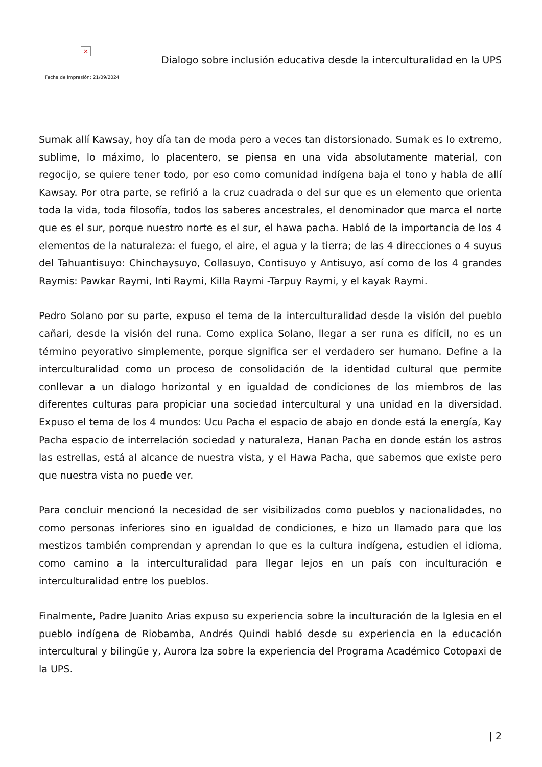×
Dialogo sobre inclusión educativa desde la interculturalidad en la UPS
Fecha de impresión: 21/09/2024
Sumak allí Kawsay, hoy día tan de moda pero a veces tan distorsionado. Sumak es lo extremo, sublime, lo máximo, lo placentero, se piensa en una vida absolutamente material, con regocijo, se quiere tener todo, por eso como comunidad indígena baja el tono y habla de allí Kawsay. Por otra parte, se refirió a la cruz cuadrada o del sur que es un elemento que orienta toda la vida, toda filosofía, todos los saberes ancestrales, el denominador que marca el norte que es el sur, porque nuestro norte es el sur, el hawa pacha. Habló de la importancia de los 4 elementos de la naturaleza: el fuego, el aire, el agua y la tierra; de las 4 direcciones o 4 suyus del Tahuantisuyo: Chinchaysuyo, Collasuyo, Contisuyo y Antisuyo, así como de los 4 grandes Raymis: Pawkar Raymi, Inti Raymi, Killa Raymi -Tarpuy Raymi, y el kayak Raymi.
Pedro Solano por su parte, expuso el tema de la interculturalidad desde la visión del pueblo cañari, desde la visión del runa. Como explica Solano, llegar a ser runa es difícil, no es un término peyorativo simplemente, porque significa ser el verdadero ser humano. Define a la interculturalidad como un proceso de consolidación de la identidad cultural que permite conllevar a un dialogo horizontal y en igualdad de condiciones de los miembros de las diferentes culturas para propiciar una sociedad intercultural y una unidad en la diversidad. Expuso el tema de los 4 mundos: Ucu Pacha el espacio de abajo en donde está la energía, Kay Pacha espacio de interrelación sociedad y naturaleza, Hanan Pacha en donde están los astros las estrellas, está al alcance de nuestra vista, y el Hawa Pacha, que sabemos que existe pero que nuestra vista no puede ver.
Para concluir mencionó la necesidad de ser visibilizados como pueblos y nacionalidades, no como personas inferiores sino en igualdad de condiciones, e hizo un llamado para que los mestizos también comprendan y aprendan lo que es la cultura indígena, estudien el idioma, como camino a la interculturalidad para llegar lejos en un país con inculturación e interculturalidad entre los pueblos.
Finalmente, Padre Juanito Arias expuso su experiencia sobre la inculturación de la Iglesia en el pueblo indígena de Riobamba, Andrés Quindi habló desde su experiencia en la educación intercultural y bilingüe y, Aurora Iza sobre la experiencia del Programa Académico Cotopaxi de la UPS.
| 2